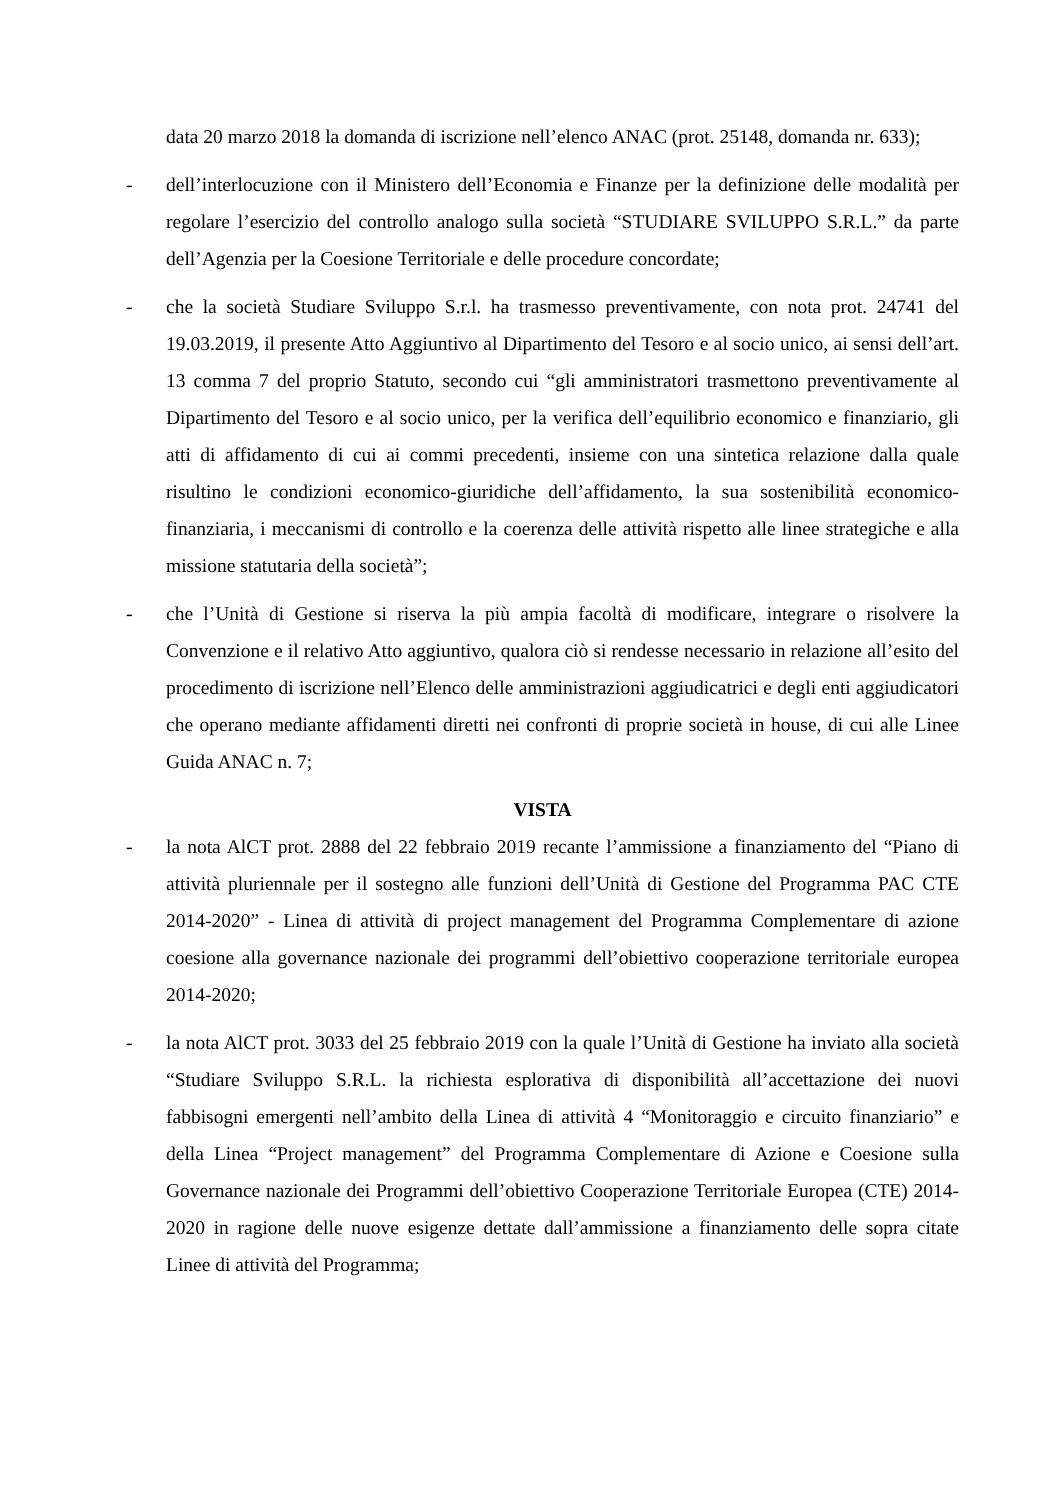data 20 marzo 2018 la domanda di iscrizione nell’elenco ANAC (prot. 25148, domanda nr. 633);
- dell’interlocuzione con il Ministero dell’Economia e Finanze per la definizione delle modalità per regolare l’esercizio del controllo analogo sulla società “STUDIARE SVILUPPO S.R.L.” da parte dell’Agenzia per la Coesione Territoriale e delle procedure concordate;
- che la società Studiare Sviluppo S.r.l. ha trasmesso preventivamente, con nota prot. 24741 del 19.03.2019, il presente Atto Aggiuntivo al Dipartimento del Tesoro e al socio unico, ai sensi dell’art. 13 comma 7 del proprio Statuto, secondo cui “gli amministratori trasmettono preventivamente al Dipartimento del Tesoro e al socio unico, per la verifica dell’equilibrio economico e finanziario, gli atti di affidamento di cui ai commi precedenti, insieme con una sintetica relazione dalla quale risultino le condizioni economico-giuridiche dell’affidamento, la sua sostenibilità economico-finanziaria, i meccanismi di controllo e la coerenza delle attività rispetto alle linee strategiche e alla missione statutaria della società”;
- che l’Unità di Gestione si riserva la più ampia facoltà di modificare, integrare o risolvere la Convenzione e il relativo Atto aggiuntivo, qualora ciò si rendesse necessario in relazione all’esito del procedimento di iscrizione nell’Elenco delle amministrazioni aggiudicatrici e degli enti aggiudicatori che operano mediante affidamenti diretti nei confronti di proprie società in house, di cui alle Linee Guida ANAC n. 7;
VISTA
- la nota AlCT prot. 2888 del 22 febbraio 2019 recante l’ammissione a finanziamento del “Piano di attività pluriennale per il sostegno alle funzioni dell’Unità di Gestione del Programma PAC CTE 2014-2020” - Linea di attività di project management del Programma Complementare di azione coesione alla governance nazionale dei programmi dell’obiettivo cooperazione territoriale europea 2014-2020;
- la nota AlCT prot. 3033 del 25 febbraio 2019 con la quale l’Unità di Gestione ha inviato alla società “Studiare Sviluppo S.R.L. la richiesta esplorativa di disponibilità all’accettazione dei nuovi fabbisogni emergenti nell’ambito della Linea di attività 4 “Monitoraggio e circuito finanziario” e della Linea “Project management” del Programma Complementare di Azione e Coesione sulla Governance nazionale dei Programmi dell’obiettivo Cooperazione Territoriale Europea (CTE) 2014-2020 in ragione delle nuove esigenze dettate dall’ammissione a finanziamento delle sopra citate Linee di attività del Programma;